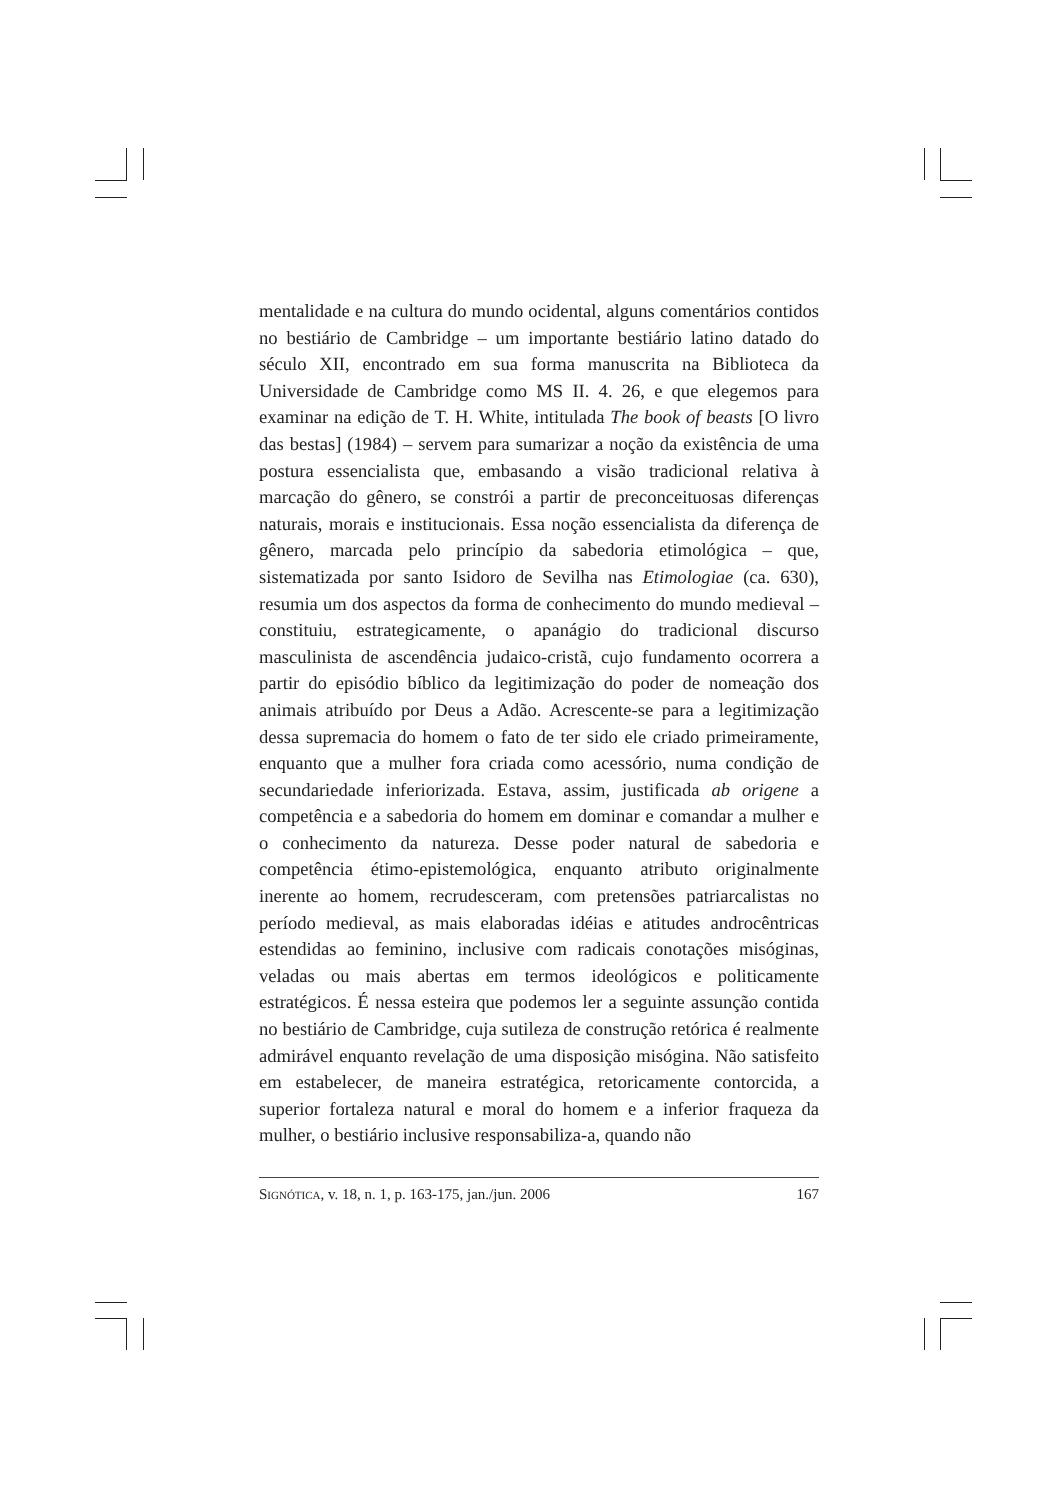mentalidade e na cultura do mundo ocidental, alguns comentários contidos no bestiário de Cambridge – um importante bestiário latino datado do século XII, encontrado em sua forma manuscrita na Biblioteca da Universidade de Cambridge como MS II. 4. 26, e que elegemos para examinar na edição de T. H. White, intitulada The book of beasts [O livro das bestas] (1984) – servem para sumarizar a noção da existência de uma postura essencialista que, embasando a visão tradicional relativa à marcação do gênero, se constrói a partir de preconceituosas diferenças naturais, morais e institucionais. Essa noção essencialista da diferença de gênero, marcada pelo princípio da sabedoria etimológica – que, sistematizada por santo Isidoro de Sevilha nas Etimologiae (ca. 630), resumia um dos aspectos da forma de conhecimento do mundo medieval – constituiu, estrategicamente, o apanágio do tradicional discurso masculinista de ascendência judaico-cristã, cujo fundamento ocorrera a partir do episódio bíblico da legitimização do poder de nomeação dos animais atribuído por Deus a Adão. Acrescente-se para a legitimização dessa supremacia do homem o fato de ter sido ele criado primeiramente, enquanto que a mulher fora criada como acessório, numa condição de secundariedade inferiorizada. Estava, assim, justificada ab origene a competência e a sabedoria do homem em dominar e comandar a mulher e o conhecimento da natureza. Desse poder natural de sabedoria e competência étimo-epistemológica, enquanto atributo originalmente inerente ao homem, recrudesceram, com pretensões patriarcalistas no período medieval, as mais elaboradas idéias e atitudes androcêntricas estendidas ao feminino, inclusive com radicais conotações misóginas, veladas ou mais abertas em termos ideológicos e politicamente estratégicos. É nessa esteira que podemos ler a seguinte assunção contida no bestiário de Cambridge, cuja sutileza de construção retórica é realmente admirável enquanto revelação de uma disposição misógina. Não satisfeito em estabelecer, de maneira estratégica, retoricamente contorcida, a superior fortaleza natural e moral do homem e a inferior fraqueza da mulher, o bestiário inclusive responsabiliza-a, quando não
SIGNÓTICA, v. 18, n. 1, p. 163-175, jan./jun. 2006 167